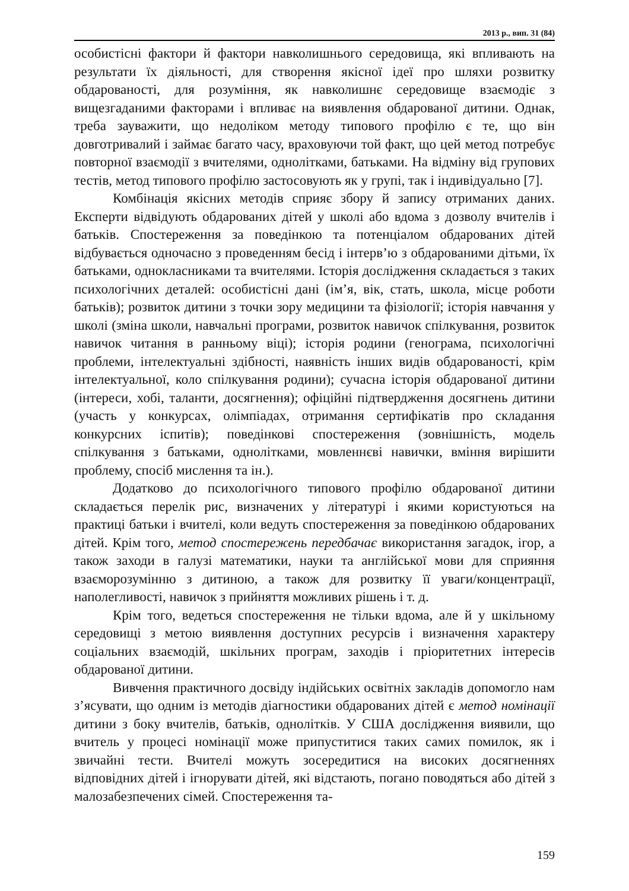2013 р., вип. 31 (84)
особистісні фактори й фактори навколишнього середовища, які впливають на результати їх діяльності, для створення якісної ідеї про шляхи розвитку обдарованості, для розуміння, як навколишнє середовище взаємодіє з вищезгаданими факторами і впливає на виявлення обдарованої дитини. Однак, треба зауважити, що недоліком методу типового профілю є те, що він довготривалий і займає багато часу, враховуючи той факт, що цей метод потребує повторної взаємодії з вчителями, однолітками, батьками. На відміну від групових тестів, метод типового профілю застосовують як у групі, так і індивідуально [7].
Комбінація якісних методів сприяє збору й запису отриманих даних. Експерти відвідують обдарованих дітей у школі або вдома з дозволу вчителів і батьків. Спостереження за поведінкою та потенціалом обдарованих дітей відбувається одночасно з проведенням бесід і інтерв’ю з обдарованими дітьми, їх батьками, однокласниками та вчителями. Історія дослідження складається з таких психологічних деталей: особистісні дані (ім’я, вік, стать, школа, місце роботи батьків); розвиток дитини з точки зору медицини та фізіології; історія навчання у школі (зміна школи, навчальні програми, розвиток навичок спілкування, розвиток навичок читання в ранньому віці); історія родини (генограма, психологічні проблеми, інтелектуальні здібності, наявність інших видів обдарованості, крім інтелектуальної, коло спілкування родини); сучасна історія обдарованої дитини (інтереси, хобі, таланти, досягнення); офіційні підтвердження досягнень дитини (участь у конкурсах, олімпіадах, отримання сертифікатів про складання конкурсних іспитів); поведінкові спостереження (зовнішність, модель спілкування з батьками, однолітками, мовленнєві навички, вміння вирішити проблему, спосіб мислення та ін.).
Додатково до психологічного типового профілю обдарованої дитини складається перелік рис, визначених у літературі і якими користуються на практиці батьки і вчителі, коли ведуть спостереження за поведінкою обдарованих дітей. Крім того, метод спостережень передбачає використання загадок, ігор, а також заходи в галузі математики, науки та англійської мови для сприяння взаєморозумінню з дитиною, а також для розвитку її уваги/концентрації, наполегливості, навичок з прийняття можливих рішень і т. д.
Крім того, ведеться спостереження не тільки вдома, але й у шкільному середовищі з метою виявлення доступних ресурсів і визначення характеру соціальних взаємодій, шкільних програм, заходів і пріоритетних інтересів обдарованої дитини.
Вивчення практичного досвіду індійських освітніх закладів допомогло нам з’ясувати, що одним із методів діагностики обдарованих дітей є метод номінації дитини з боку вчителів, батьків, однолітків. У США дослідження виявили, що вчитель у процесі номінації може припуститися таких самих помилок, як і звичайні тести. Вчителі можуть зосередитися на високих досягненнях відповідних дітей і ігнорувати дітей, які відстають, погано поводяться або дітей з малозабезпечених сімей. Спостереження та-
159